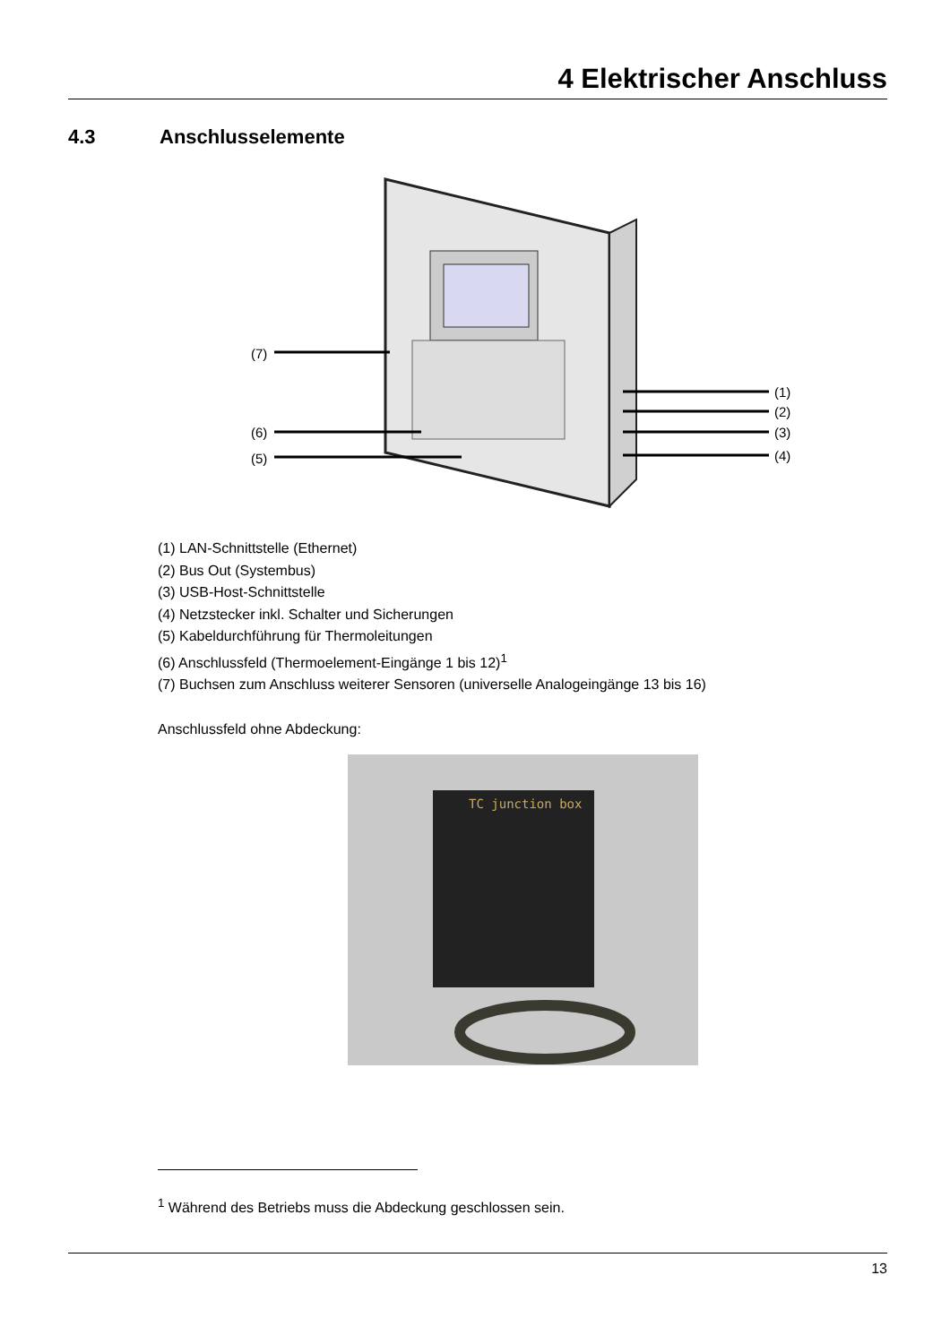4 Elektrischer Anschluss
4.3 Anschlusselemente
(7)
(6)
(5)
(1)
(2)
(3)
(4)
(1) LAN-Schnittstelle (Ethernet)
(2) Bus Out (Systembus)
(3) USB-Host-Schnittstelle
(4) Netzstecker inkl. Schalter und Sicherungen
(5) Kabeldurchführung für Thermoleitungen
(6) Anschlussfeld (Thermoelement-Eingänge 1 bis 12)<sup>1</sup>
(7) Buchsen zum Anschluss weiterer Sensoren (universelle Analogeingänge 13 bis 16)
Anschlussfeld ohne Abdeckung:
TC junction box
<sup>1</sup> Während des Betriebs muss die Abdeckung geschlossen sein.
13